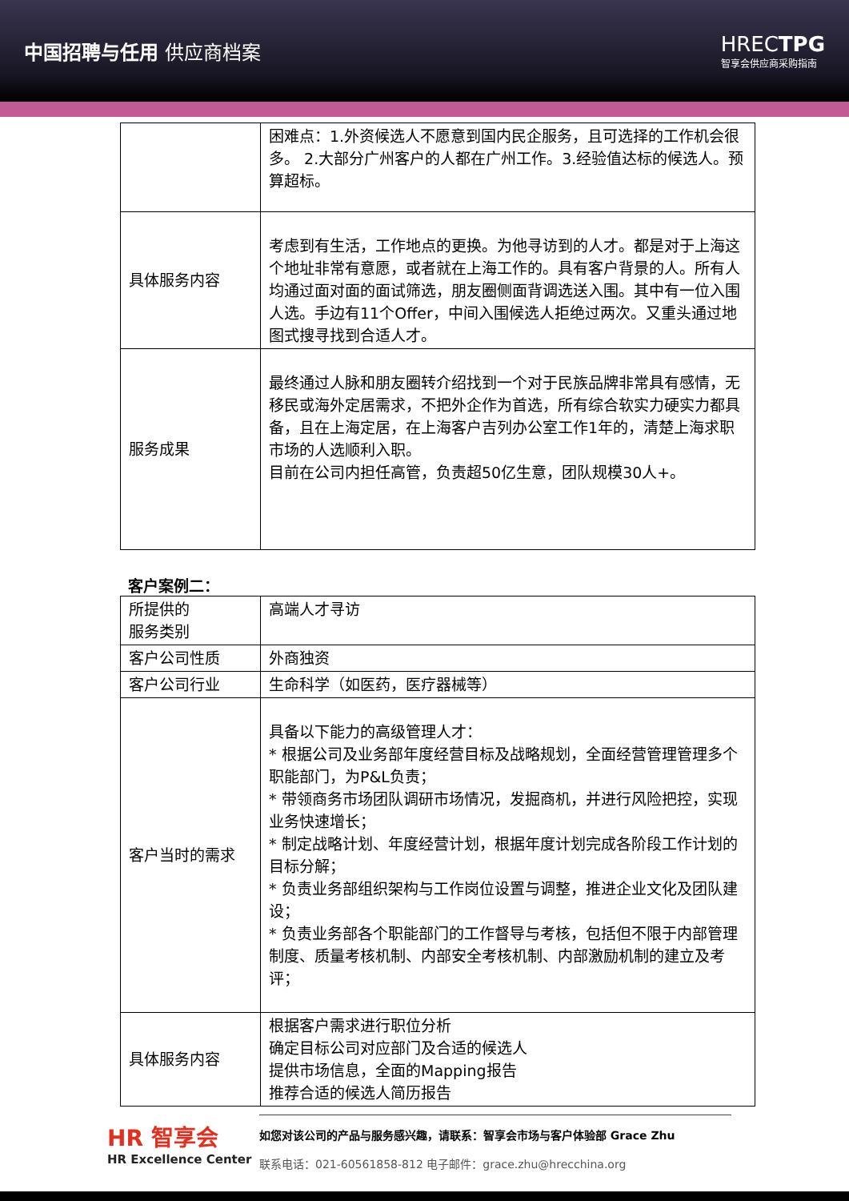中国招聘与任用 供应商档案 HRECTPG
智享会供应商采购指南
| | 困难点：1.外资候选人不愿意到国内民企服务，且可选择的工作机会很多。 2.大部分广州客户的人都在广州工作。3.经验值达标的候选人。预算超标。 |
| 具体服务内容 | 考虑到有生活，工作地点的更换。为他寻访到的人才。都是对于上海这个地址非常有意愿，或者就在上海工作的。具有客户背景的人。所有人均通过面对面的面试筛选，朋友圈侧面背调选送入围。其中有一位入围人选。手边有11个Offer，中间入围候选人拒绝过两次。又重头通过地图式搜寻找到合适人才。 |
| 服务成果 | 最终通过人脉和朋友圈转介绍找到一个对于民族品牌非常具有感情，无移民或海外定居需求，不把外企作为首选，所有综合软实力硬实力都具备，且在上海定居，在上海客户吉列办公室工作1年的，清楚上海求职市场的人选顺利入职。 目前在公司内担任高管，负责超50亿生意，团队规模30人+。 |
客户案例二：
| 所提供的 服务类别 | 高端人才寻访 |
| 客户公司性质 | 外商独资 |
| 客户公司行业 | 生命科学（如医药，医疗器械等） |
| 客户当时的需求 | 具备以下能力的高级管理人才： * 根据公司及业务部年度经营目标及战略规划，全面经营管理管理多个职能部门，为P&L负责； * 带领商务市场团队调研市场情况，发掘商机，并进行风险把控，实现业务快速增长； * 制定战略计划、年度经营计划，根据年度计划完成各阶段工作计划的目标分解； * 负责业务部组织架构与工作岗位设置与调整，推进企业文化及团队建设； * 负责业务部各个职能部门的工作督导与考核，包括但不限于内部管理制度、质量考核机制、内部安全考核机制、内部激励机制的建立及考评； |
| 具体服务内容 | 根据客户需求进行职位分析 确定目标公司对应部门及合适的候选人 提供市场信息，全面的Mapping报告 推荐合适的候选人简历报告 |
HR 智享会
HR Excellence Center
如您对该公司的产品与服务感兴趣，请联系：智享会市场与客户体验部 Grace Zhu
联系电话：021-60561858-812 电子邮件：grace.zhu@hrecchina.org